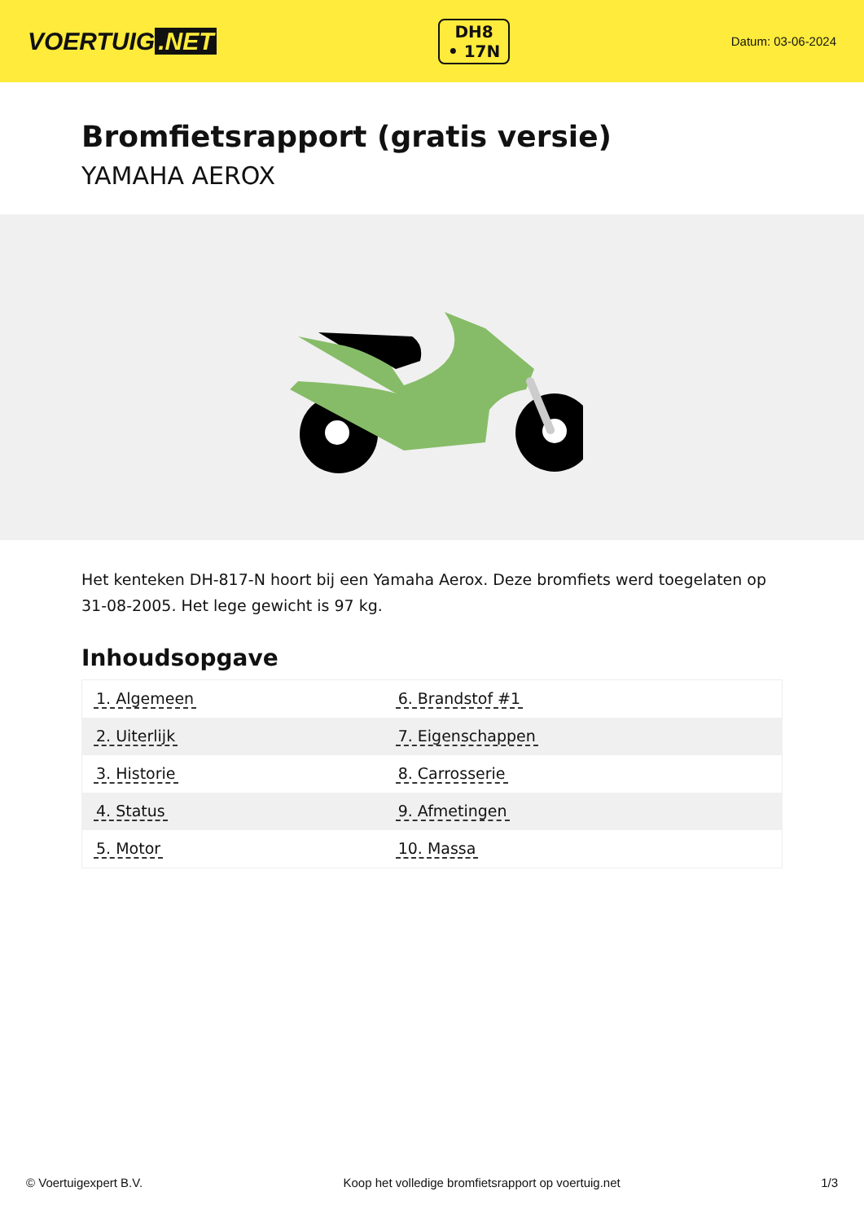VOERTUIG.NET
DH8
• 17N
Datum: 03-06-2024
Bromfietsrapport (gratis versie)
YAMAHA AEROX
Het kenteken DH-817-N hoort bij een Yamaha Aerox. Deze bromfiets werd toegelaten op 31-08-2005. Het lege gewicht is 97 kg.
Inhoudsopgave
| 1. Algemeen | 6. Brandstof #1 |
| 2. Uiterlijk | 7. Eigenschappen |
| 3. Historie | 8. Carrosserie |
| 4. Status | 9. Afmetingen |
| 5. Motor | 10. Massa |
© Voertuigexpert B.V. Koop het volledige bromfietsrapport op voertuig.net
1/3